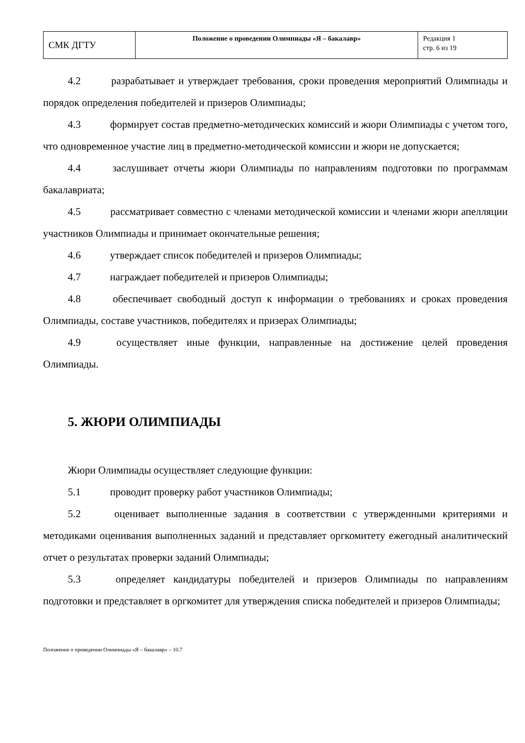| СМК ДГТУ | Положение о проведении Олимпиады «Я – бакалавр» | Редакция 1 стр. 6 из 19 |
4.2 разрабатывает и утверждает требования, сроки проведения мероприятий Олимпиады и порядок определения победителей и призеров Олимпиады;
4.3 формирует состав предметно-методических комиссий и жюри Олимпиады с учетом того, что одновременное участие лиц в предметно-методической комиссии и жюри не допускается;
4.4 заслушивает отчеты жюри Олимпиады по направлениям подготовки по программам бакалавриата;
4.5 рассматривает совместно с членами методической комиссии и членами жюри апелляции участников Олимпиады и принимает окончательные решения;
4.6 утверждает список победителей и призеров Олимпиады;
4.7 награждает победителей и призеров Олимпиады;
4.8 обеспечивает свободный доступ к информации о требованиях и сроках проведения Олимпиады, составе участников, победителях и призерах Олимпиады;
4.9 осуществляет иные функции, направленные на достижение целей проведения Олимпиады.
5. ЖЮРИ ОЛИМПИАДЫ
Жюри Олимпиады осуществляет следующие функции:
5.1 проводит проверку работ участников Олимпиады;
5.2 оценивает выполненные задания в соответствии с утвержденными критериями и методиками оценивания выполненных заданий и представляет оргкомитету ежегодный аналитический отчет о результатах проверки заданий Олимпиады;
5.3 определяет кандидатуры победителей и призеров Олимпиады по направлениям подготовки и представляет в оргкомитет для утверждения списка победителей и призеров Олимпиады;
Положение о проведении Олимпиады «Я – бакалавр» – 10.7